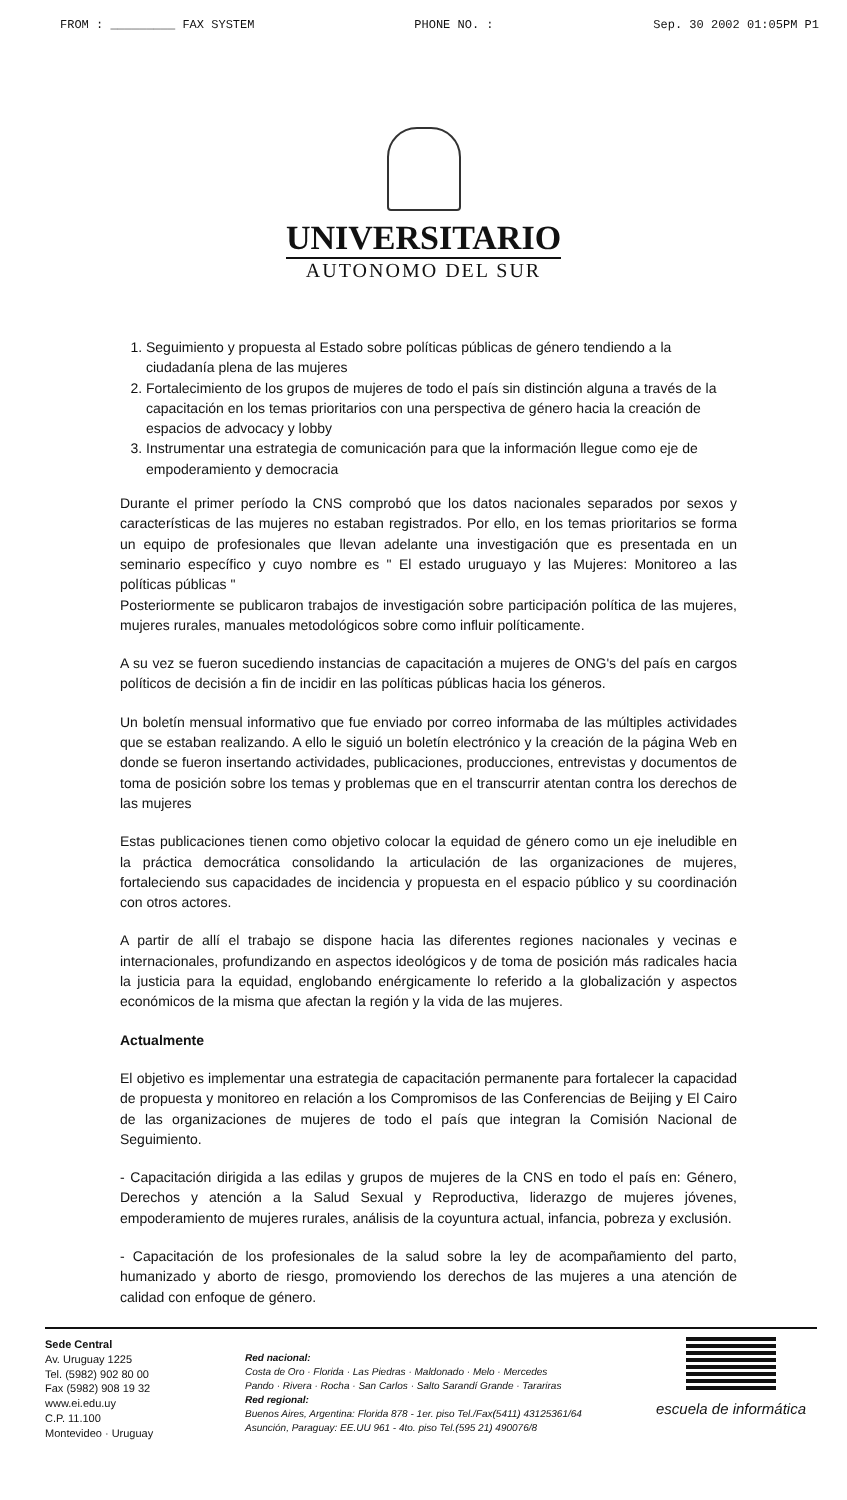FROM : _________ FAX SYSTEM PHONE NO. : Sep. 30 2002 01:05PM P1
UNIVERSITARIO
AUTONOMO DEL SUR
1. Seguimiento y propuesta al Estado sobre políticas públicas de género tendiendo a la ciudadanía plena de las mujeres
2. Fortalecimiento de los grupos de mujeres de todo el país sin distinción alguna a través de la capacitación en los temas prioritarios con una perspectiva de género hacia la creación de espacios de advocacy y lobby
3. Instrumentar una estrategia de comunicación para que la información llegue como eje de empoderamiento y democracia
Durante el primer período la CNS comprobó que los datos nacionales separados por sexos y características de las mujeres no estaban registrados. Por ello, en los temas prioritarios se forma un equipo de profesionales que llevan adelante una investigación que es presentada en un seminario específico y cuyo nombre es " El estado uruguayo y las Mujeres: Monitoreo a las políticas públicas "
Posteriormente se publicaron trabajos de investigación sobre participación política de las mujeres, mujeres rurales, manuales metodológicos sobre como influir políticamente.
A su vez se fueron sucediendo instancias de capacitación a mujeres de ONG's del país en cargos políticos de decisión a fin de incidir en las políticas públicas hacia los géneros.
Un boletín mensual informativo que fue enviado por correo informaba de las múltiples actividades que se estaban realizando. A ello le siguió un boletín electrónico y la creación de la página Web en donde se fueron insertando actividades, publicaciones, producciones, entrevistas y documentos de toma de posición sobre los temas y problemas que en el transcurrir atentan contra los derechos de las mujeres
Estas publicaciones tienen como objetivo colocar la equidad de género como un eje ineludible en la práctica democrática consolidando la articulación de las organizaciones de mujeres, fortaleciendo sus capacidades de incidencia y propuesta en el espacio público y su coordinación con otros actores.
A partir de allí el trabajo se dispone hacia las diferentes regiones nacionales y vecinas e internacionales, profundizando en aspectos ideológicos y de toma de posición más radicales hacia la justicia para la equidad, englobando enérgicamente lo referido a la globalización y aspectos económicos de la misma que afectan la región y la vida de las mujeres.
Actualmente
El objetivo es implementar una estrategia de capacitación permanente para fortalecer la capacidad de propuesta y monitoreo en relación a los Compromisos de las Conferencias de Beijing y El Cairo de las organizaciones de mujeres de todo el país que integran la Comisión Nacional de Seguimiento.
- Capacitación dirigida a las edilas y grupos de mujeres de la CNS en todo el país en: Género, Derechos y atención a la Salud Sexual y Reproductiva, liderazgo de mujeres jóvenes, empoderamiento de mujeres rurales, análisis de la coyuntura actual, infancia, pobreza y exclusión.
- Capacitación de los profesionales de la salud sobre la ley de acompañamiento del parto, humanizado y aborto de riesgo, promoviendo los derechos de las mujeres a una atención de calidad con enfoque de género.
Sede Central
Av. Uruguay 1225
Tel. (5982) 902 80 00
Fax (5982) 908 19 32
www.ei.edu.uy
C.P. 11.100
Montevideo · Uruguay
Red nacional:
Costa de Oro · Florida · Las Piedras · Maldonado · Melo · Mercedes
Pando · Rivera · Rocha · San Carlos · Salto Sarandí Grande · Tarariras
Red regional:
Buenos Aires, Argentina: Florida 878 - 1er. piso Tel./Fax(5411) 43125361/64
Asunción, Paraguay: EE.UU 961 - 4to. piso Tel.(595 21) 490076/8
escuela de informática